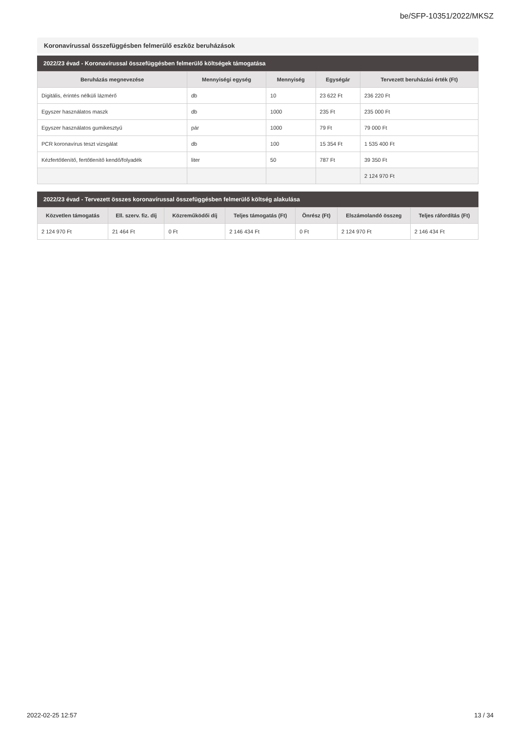be/SFP-10351/2022/MKSZ
Koronavírussal összefüggésben felmerülő eszköz beruházások
2022/23 évad - Koronavírussal összefüggésben felmerülő költségek támogatása
| Beruházás megnevezése | Mennyiségi egység | Mennyiség | Egységár | Tervezett beruházási érték (Ft) |
| --- | --- | --- | --- | --- |
| Digitális, érintés nélküli lázmérő | db | 10 | 23 622 Ft | 236 220 Ft |
| Egyszer használatos maszk | db | 1000 | 235 Ft | 235 000 Ft |
| Egyszer használatos gumikesztyű | pár | 1000 | 79 Ft | 79 000 Ft |
| PCR koronavírus teszt vizsgálat | db | 100 | 15 354 Ft | 1 535 400 Ft |
| Kézfertőtlenítő, fertőtlenítő kendő/folyadék | liter | 50 | 787 Ft | 39 350 Ft |
| | | | | 2 124 970 Ft |
2022/23 évad - Tervezett összes koronavírussal összefüggésben felmerülő költség alakulása
| Közvetlen támogatás | Ell. szerv. fiz. díj | Közreműködői díj | Teljes támogatás (Ft) | Önrész (Ft) | Elszámolandó összeg | Teljes ráfordítás (Ft) |
| --- | --- | --- | --- | --- | --- | --- |
| 2 124 970 Ft | 21 464 Ft | 0 Ft | 2 146 434 Ft | 0 Ft | 2 124 970 Ft | 2 146 434 Ft |
2022-02-25 12:57 13 / 34